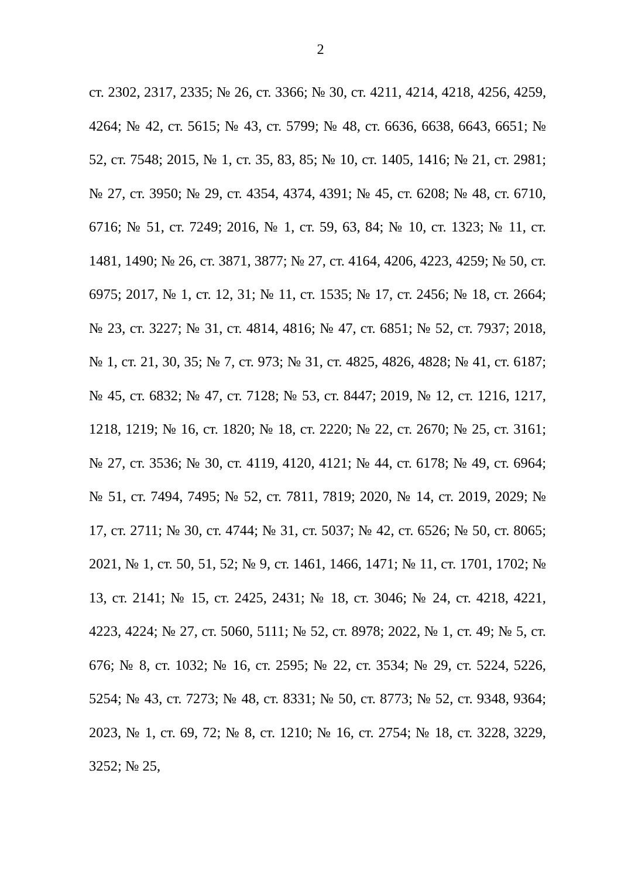2
ст. 2302, 2317, 2335; № 26, ст. 3366; № 30, ст. 4211, 4214, 4218, 4256, 4259, 4264; № 42, ст. 5615; № 43, ст. 5799; № 48, ст. 6636, 6638, 6643, 6651; № 52, ст. 7548; 2015, № 1, ст. 35, 83, 85; № 10, ст. 1405, 1416; № 21, ст. 2981; № 27, ст. 3950; № 29, ст. 4354, 4374, 4391; № 45, ст. 6208; № 48, ст. 6710, 6716; № 51, ст. 7249; 2016, № 1, ст. 59, 63, 84; № 10, ст. 1323; № 11, ст. 1481, 1490; № 26, ст. 3871, 3877; № 27, ст. 4164, 4206, 4223, 4259; № 50, ст. 6975; 2017, № 1, ст. 12, 31; № 11, ст. 1535; № 17, ст. 2456; № 18, ст. 2664; № 23, ст. 3227; № 31, ст. 4814, 4816; № 47, ст. 6851; № 52, ст. 7937; 2018, № 1, ст. 21, 30, 35; № 7, ст. 973; № 31, ст. 4825, 4826, 4828; № 41, ст. 6187; № 45, ст. 6832; № 47, ст. 7128; № 53, ст. 8447; 2019, № 12, ст. 1216, 1217, 1218, 1219; № 16, ст. 1820; № 18, ст. 2220; № 22, ст. 2670; № 25, ст. 3161; № 27, ст. 3536; № 30, ст. 4119, 4120, 4121; № 44, ст. 6178; № 49, ст. 6964; № 51, ст. 7494, 7495; № 52, ст. 7811, 7819; 2020, № 14, ст. 2019, 2029; № 17, ст. 2711; № 30, ст. 4744; № 31, ст. 5037; № 42, ст. 6526; № 50, ст. 8065; 2021, № 1, ст. 50, 51, 52; № 9, ст. 1461, 1466, 1471; № 11, ст. 1701, 1702; № 13, ст. 2141; № 15, ст. 2425, 2431; № 18, ст. 3046; № 24, ст. 4218, 4221, 4223, 4224; № 27, ст. 5060, 5111; № 52, ст. 8978; 2022, № 1, ст. 49; № 5, ст. 676; № 8, ст. 1032; № 16, ст. 2595; № 22, ст. 3534; № 29, ст. 5224, 5226, 5254; № 43, ст. 7273; № 48, ст. 8331; № 50, ст. 8773; № 52, ст. 9348, 9364; 2023, № 1, ст. 69, 72; № 8, ст. 1210; № 16, ст. 2754; № 18, ст. 3228, 3229, 3252; № 25,